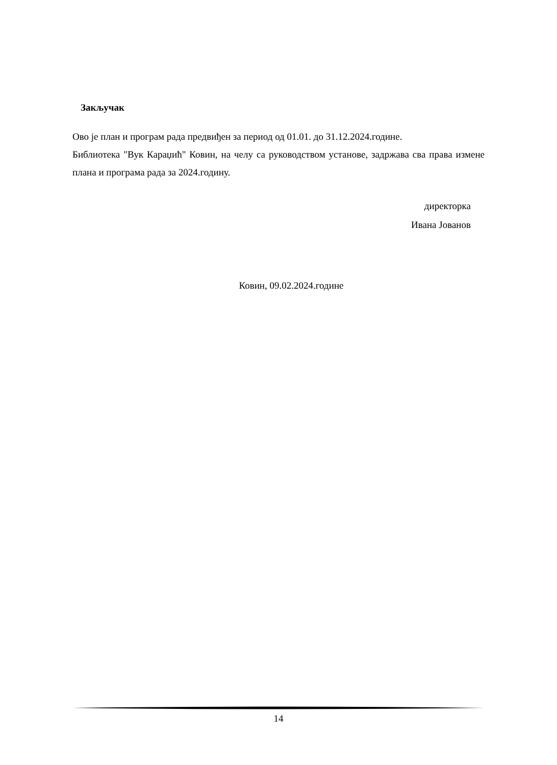Закључак
Ово је план и програм рада предвиђен за период од 01.01. до 31.12.2024.године.
Библиотека "Вук Караџић" Ковин, на челу са руководством установе, задржава сва права измене плана и програма рада за 2024.годину.
директорка
Ивана Јованов
Ковин, 09.02.2024.године
14